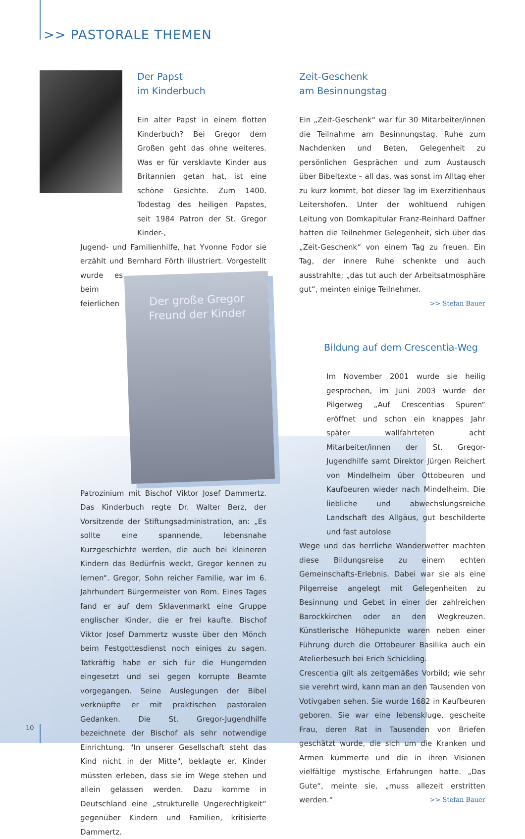>> PASTORALE THEMEN
Der Papst
im Kinderbuch
Ein alter Papst in einem flotten Kinderbuch? Bei Gregor dem Großen geht das ohne weiteres. Was er für versklavte Kinder aus Britannien getan hat, ist eine schöne Gesichte. Zum 1400. Todestag des heiligen Papstes, seit 1984 Patron der St. Gregor Kinder-,
Jugend- und Familienhilfe, hat Yvonne Fodor sie erzählt und Bernhard Förth illustriert. Vorgestellt wurde es
Der große Gregor
Freund der Kinder
beim feierlichen Patrozinium mit Bischof Viktor Josef Dammertz. Das Kinderbuch regte Dr. Walter Berz, der Vorsitzende der Stiftungsadministration, an: „Es sollte eine spannende, lebensnahe Kurzgeschichte werden, die auch bei kleineren Kindern das Bedürfnis weckt, Gregor kennen zu lernen“. Gregor, Sohn reicher Familie, war im 6. Jahrhundert Bürgermeister von Rom. Eines Tages fand er auf dem Sklavenmarkt eine Gruppe englischer Kinder, die er frei kaufte. Bischof Viktor Josef Dammertz wusste über den Mönch beim Festgottesdienst noch einiges zu sagen. Tatkräftig habe er sich für die Hungernden eingesetzt und sei gegen korrupte Beamte vorgegangen. Seine Auslegungen der Bibel verknüpfte er mit praktischen pastoralen Gedanken. Die St. Gregor-Jugendhilfe bezeichnete der Bischof als sehr notwendige Einrichtung. "In unserer Gesellschaft steht das Kind nicht in der Mitte", beklagte er. Kinder müssten erleben, dass sie im Wege stehen und allein gelassen werden. Dazu komme in Deutschland eine „strukturelle Ungerechtigkeit“ gegenüber Kindern und Familien, kritisierte Dammertz.
Zeit-Geschenk
am Besinnungstag
Ein „Zeit-Geschenk“ war für 30 Mitarbeiter/innen die Teilnahme am Besinnungstag. Ruhe zum Nachdenken und Beten, Gelegenheit zu persönlichen Gesprächen und zum Austausch über Bibeltexte – all das, was sonst im Alltag eher zu kurz kommt, bot dieser Tag im Exerzitienhaus Leitershofen. Unter der wohltuend ruhigen Leitung von Domkapitular Franz-Reinhard Daffner hatten die Teilnehmer Gelegenheit, sich über das „Zeit-Geschenk“ von einem Tag zu freuen. Ein Tag, der innere Ruhe schenkte und auch ausstrahlte; „das tut auch der Arbeitsatmosphäre gut“, meinten einige Teilnehmer.
>> Stefan Bauer
Bildung auf dem Crescentia-Weg
Im November 2001 wurde sie heilig gesprochen, im Juni 2003 wurde der Pilgerweg „Auf Crescentias Spuren“ eröffnet und schon ein knappes Jahr später wallfahrteten acht Mitarbeiter/innen der St. Gregor-Jugendhilfe samt Direktor Jürgen Reichert von Mindelheim über Ottobeuren und Kaufbeuren wieder nach Mindelheim. Die liebliche und abwechslungsreiche Landschaft des Allgäus, gut beschilderte und fast autolose
Wege und das herrliche Wanderwetter machten diese Bildungsreise zu einem echten Gemeinschafts-Erlebnis. Dabei war sie als eine Pilgerreise angelegt mit Gelegenheiten zu Besinnung und Gebet in einer der zahlreichen Barockkirchen oder an den Wegkreuzen. Künstlerische Höhepunkte waren neben einer Führung durch die Ottobeurer Basilika auch ein Atelierbesuch bei Erich Schickling.
Crescentia gilt als zeitgemäßes Vorbild; wie sehr sie verehrt wird, kann man an den Tausenden von Votivgaben sehen. Sie wurde 1682 in Kaufbeuren geboren. Sie war eine lebenskluge, gescheite Frau, deren Rat in Tausenden von Briefen geschätzt wurde, die sich um die Kranken und Armen kümmerte und die in ihren Visionen vielfältige mystische Erfahrungen hatte. „Das Gute“, meinte sie, „muss allezeit erstritten werden.“ >> Stefan Bauer
10